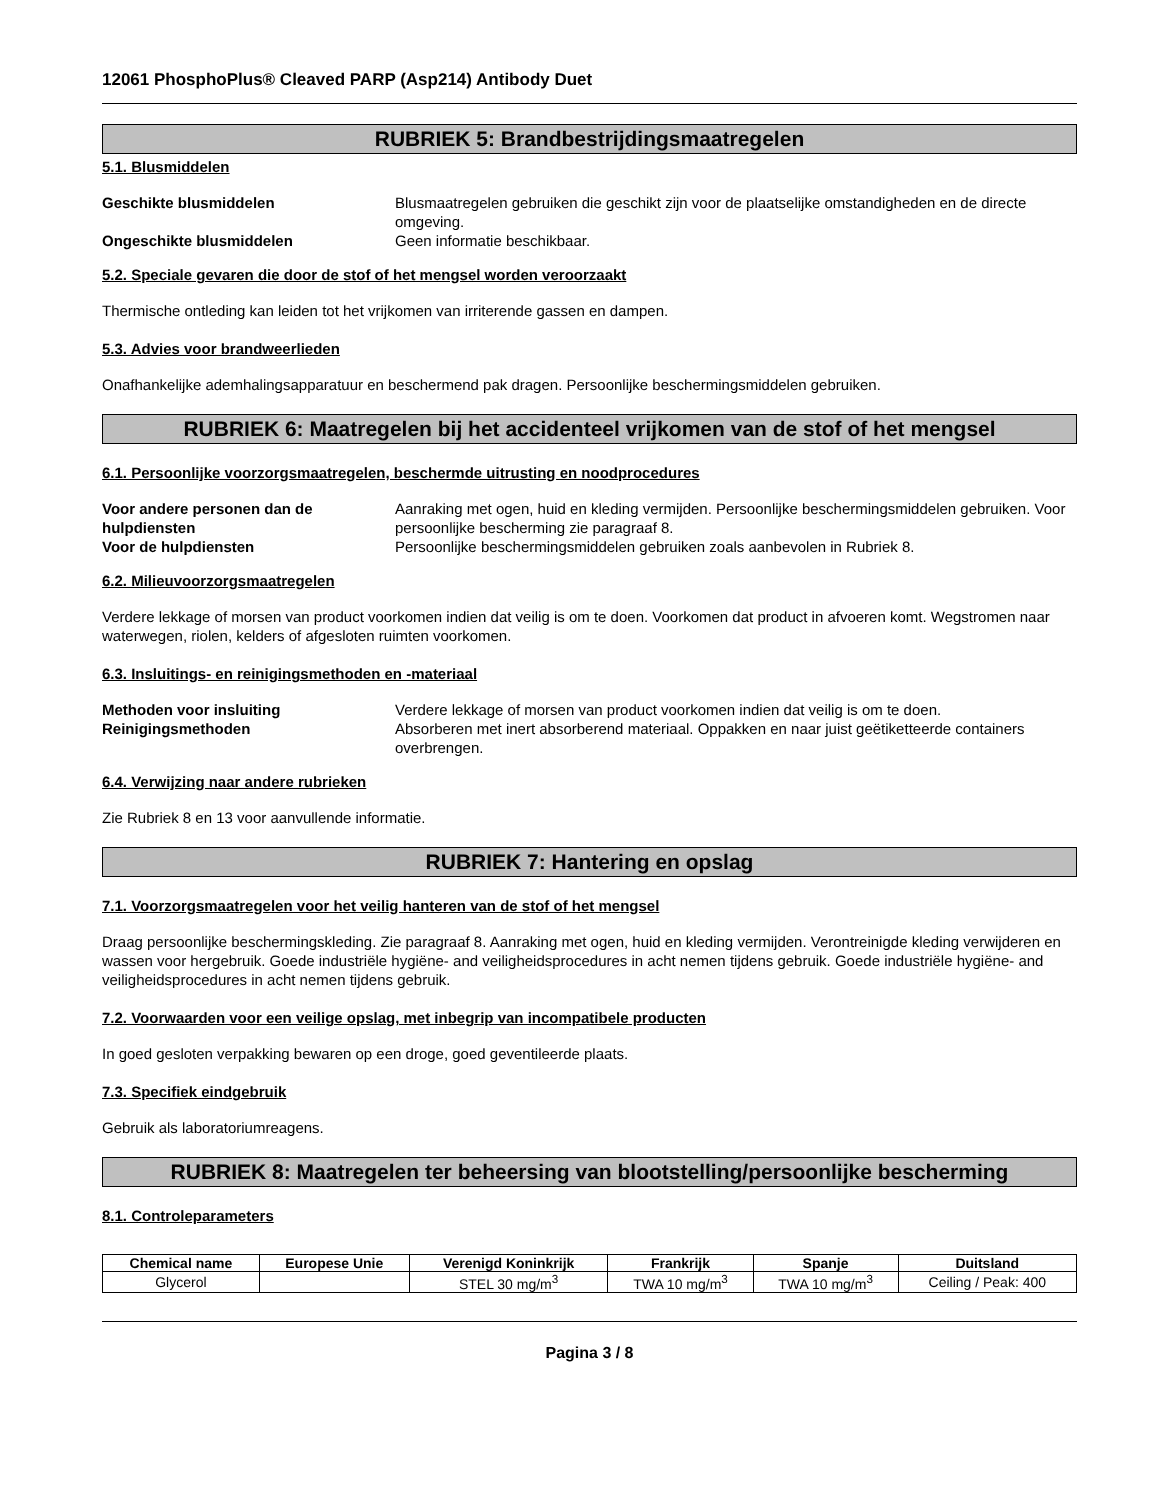12061 PhosphoPlus® Cleaved PARP (Asp214) Antibody Duet
RUBRIEK 5: Brandbestrijdingsmaatregelen
5.1. Blusmiddelen
Geschikte blusmiddelen Blusmaatregelen gebruiken die geschikt zijn voor de plaatselijke omstandigheden en de directe omgeving.
Ongeschikte blusmiddelen Geen informatie beschikbaar.
5.2. Speciale gevaren die door de stof of het mengsel worden veroorzaakt
Thermische ontleding kan leiden tot het vrijkomen van irriterende gassen en dampen.
5.3. Advies voor brandweerlieden
Onafhankelijke ademhalingsapparatuur en beschermend pak dragen. Persoonlijke beschermingsmiddelen gebruiken.
RUBRIEK 6: Maatregelen bij het accidenteel vrijkomen van de stof of het mengsel
6.1. Persoonlijke voorzorgsmaatregelen, beschermde uitrusting en noodprocedures
Voor andere personen dan de hulpdiensten Aanraking met ogen, huid en kleding vermijden. Persoonlijke beschermingsmiddelen gebruiken. Voor persoonlijke bescherming zie paragraaf 8.
Voor de hulpdiensten Persoonlijke beschermingsmiddelen gebruiken zoals aanbevolen in Rubriek 8.
6.2. Milieuvoorzorgsmaatregelen
Verdere lekkage of morsen van product voorkomen indien dat veilig is om te doen. Voorkomen dat product in afvoeren komt. Wegstromen naar waterwegen, riolen, kelders of afgesloten ruimten voorkomen.
6.3. Insluitings- en reinigingsmethoden en -materiaal
Methoden voor insluiting Verdere lekkage of morsen van product voorkomen indien dat veilig is om te doen.
Reinigingsmethoden Absorberen met inert absorberend materiaal. Oppakken en naar juist geëtiketteerde containers overbrengen.
6.4. Verwijzing naar andere rubrieken
Zie Rubriek 8 en 13 voor aanvullende informatie.
RUBRIEK 7: Hantering en opslag
7.1. Voorzorgsmaatregelen voor het veilig hanteren van de stof of het mengsel
Draag persoonlijke beschermingskleding. Zie paragraaf 8. Aanraking met ogen, huid en kleding vermijden. Verontreinigde kleding verwijderen en wassen voor hergebruik. Goede industriële hygiëne- and veiligheidsprocedures in acht nemen tijdens gebruik. Goede industriële hygiëne- and veiligheidsprocedures in acht nemen tijdens gebruik.
7.2. Voorwaarden voor een veilige opslag, met inbegrip van incompatibele producten
In goed gesloten verpakking bewaren op een droge, goed geventileerde plaats.
7.3. Specifiek eindgebruik
Gebruik als laboratoriumreagens.
RUBRIEK 8: Maatregelen ter beheersing van blootstelling/persoonlijke bescherming
8.1. Controleparameters
| Chemical name | Europese Unie | Verenigd Koninkrijk | Frankrijk | Spanje | Duitsland |
| --- | --- | --- | --- | --- | --- |
| Glycerol | | STEL 30 mg/m<sup>3</sup> | TWA 10 mg/m<sup>3</sup> | TWA 10 mg/m<sup>3</sup> | Ceiling / Peak: 400 |
Pagina 3 / 8